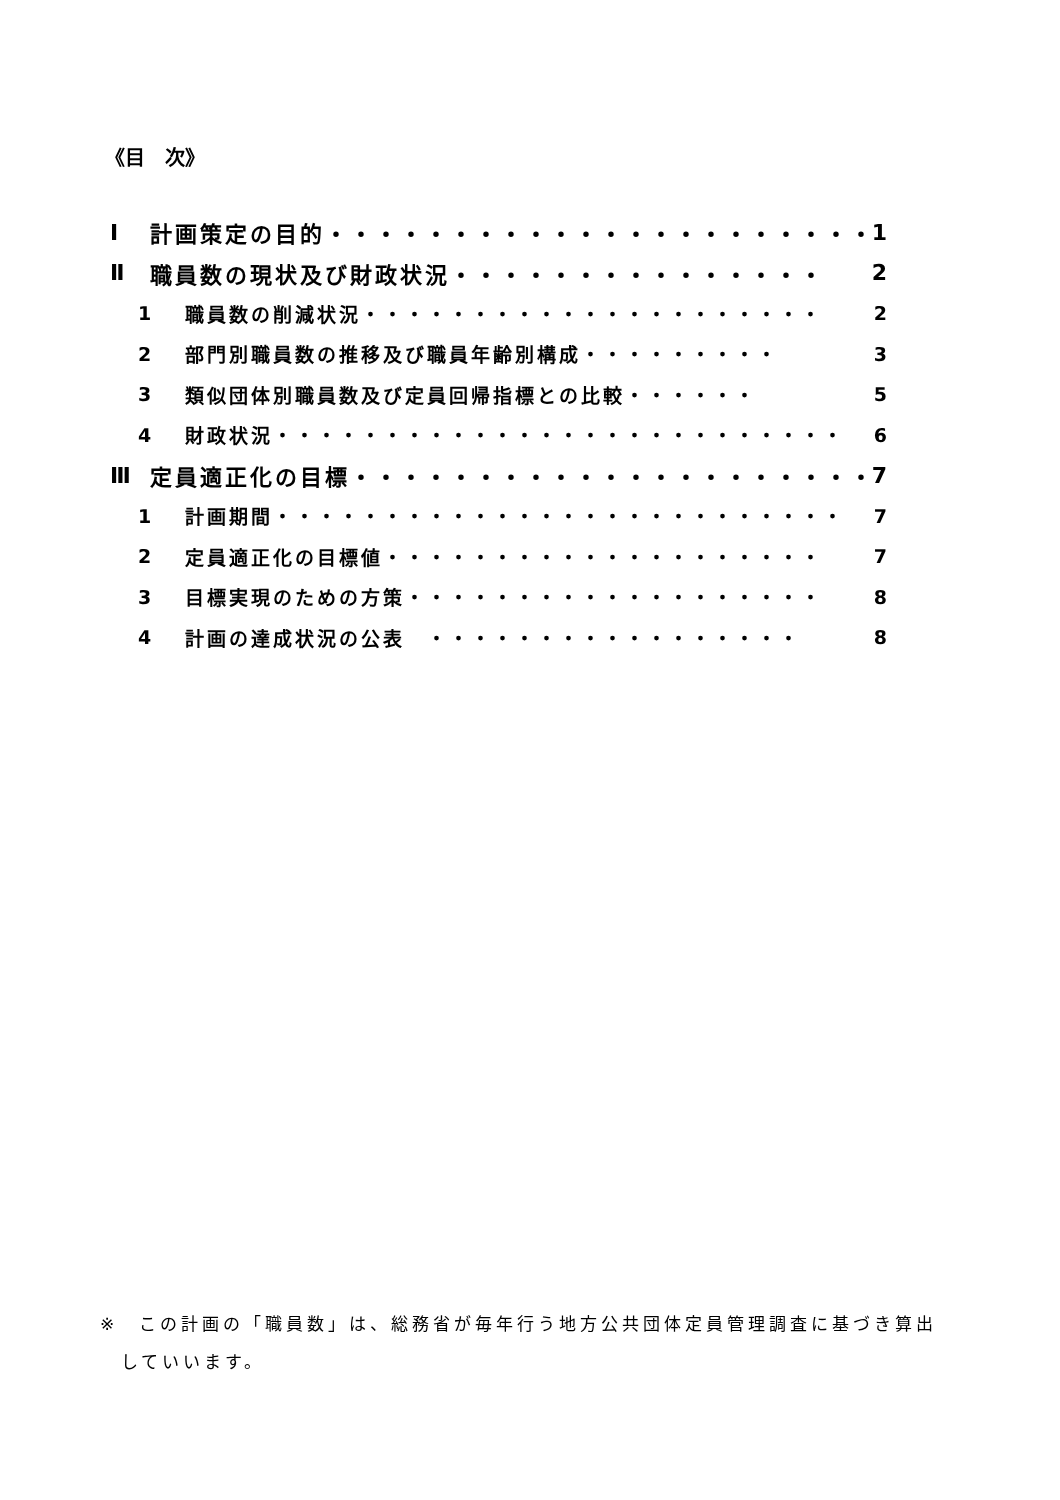《目　次》
Ⅰ 計画策定の目的・・・・・・・・・・・・・・・・・・・・・・ 1
Ⅱ 職員数の現状及び財政状況・・・・・・・・・・・・・・・ 2
1 職員数の削減状況・・・・・・・・・・・・・・・・・・・・・ 2
2 部門別職員数の推移及び職員年齢別構成・・・・・・・・・ 3
3 類似団体別職員数及び定員回帰指標との比較・・・・・・ 5
4 財政状況・・・・・・・・・・・・・・・・・・・・・・・・・・ 6
Ⅲ 定員適正化の目標・・・・・・・・・・・・・・・・・・・・・ 7
1 計画期間・・・・・・・・・・・・・・・・・・・・・・・・・・ 7
2 定員適正化の目標値・・・・・・・・・・・・・・・・・・・・ 7
3 目標実現のための方策・・・・・・・・・・・・・・・・・・・ 8
4 計画の達成状況の公表　・・・・・・・・・・・・・・・・・ 8
※　この計画の「職員数」は、総務省が毎年行う地方公共団体定員管理調査に基づき算出
　していいます。